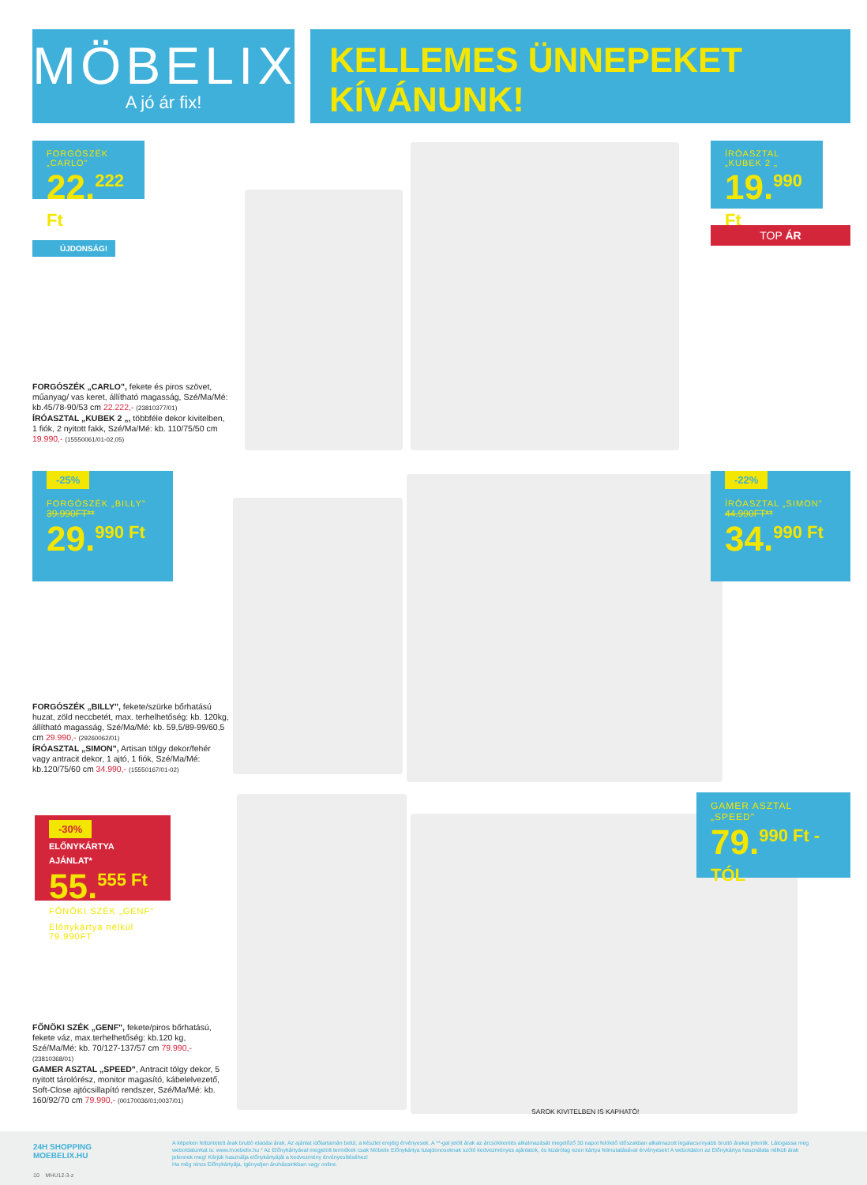MÖBELIX
A jó ár fix!
KELLEMES ÜNNEPEKET
KÍVÁNUNK!
FORGÓSZÉK „CARLO"
22.<sup>222 Ft</sup>
ÚJDONSÁG!
ÍRÓASZTAL „KUBEK 2 „
19.<sup>990 Ft</sup>
TOP ÁR
FORGÓSZÉK „CARLO", fekete és piros szövet, műanyag/ vas keret, állítható magasság, Szé/Ma/Mé: kb.45/78-90/53 cm 22.222,- (23810377/01)
ÍRÓASZTAL „KUBEK 2 „, többféle dekor kivitelben, 1 fiók, 2 nyitott fakk, Szé/Ma/Mé: kb. 110/75/50 cm 19.990,- (15550061/01-02,05)
-25%
FORGÓSZÉK „BILLY"
39.990FT**
29.<sup>990 Ft</sup>
-22%
ÍRÓASZTAL „SIMON"
44.990FT**
34.<sup>990 Ft</sup>
FORGÓSZÉK „BILLY", fekete/szürke bőrhatású huzat, zöld neccbetét, max. terhelhetőség: kb. 120kg, állítható magasság, Szé/Ma/Mé: kb. 59,5/89-99/60,5 cm 29.990,- (29260062/01)
ÍRÓASZTAL „SIMON", Artisan tölgy dekor/fehér vagy antracit dekor, 1 ajtó, 1 fiók, Szé/Ma/Mé: kb.120/75/60 cm 34.990,- (15550167/01-02)
-30% ELŐNYKÁRTYA AJÁNLAT*
55.<sup>555 Ft</sup>
FŐNÖKI SZÉK „GENF"
Előnykártya nélkül 79.990FT
GAMER ASZTAL „SPEED"
79.<sup>990 Ft -TÓL</sup>
FŐNÖKI SZÉK „GENF", fekete/piros bőrhatású, fekete váz, max.terhelhetőség: kb.120 kg, Szé/Ma/Mé: kb. 70/127-137/57 cm 79.990,- (23810368/01)
GAMER ASZTAL „SPEED", Antracit tölgy dekor, 5 nyitott tárolórész, monitor magasító, kábelelvezető, Soft-Close ajtócsillapító rendszer, Szé/Ma/Mé: kb. 160/92/70 cm 79.990,- (00170036/01;0037/01)
SAROK KIVITELBEN IS KAPHATÓ!
24H SHOPPING
MOEBELIX.HU
10 MHU12-3-z
A képeken feltüntetett árak bruttó eladási árak. Az ajánlat időtartamán belül, a készlet erejéig érvényesek. A **-gal jelölt árak az árcsökkentés alkalmazását megelőző 30 napot felölelő időszakban alkalmazott legalacsonyabb bruttó árakat jelentik. Látogassa meg weboldalunkat is: www.moebelix.hu * Az Előnykártyával megjelölt termékek csak Möbelix Előnykártya tulajdonosoknak szóló kedvezményes ajánlatok, és kizárólag ezen kártya felmutatásával érvényesek! A weboldalon az Előnykártya használata nélküli árak jelennek meg! Kérjük használja előnykártyáját a kedvezmény érvényesítéséhez!
Ha még nincs Előnykártyája, igényeljen áruházainkban vagy online.